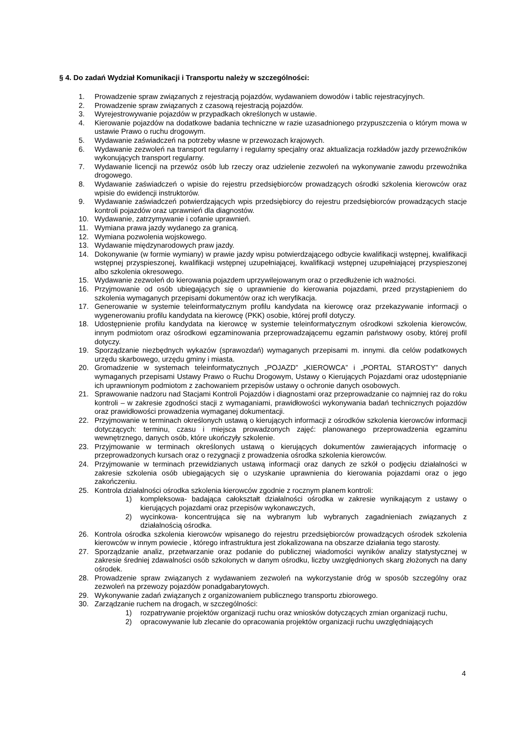§ 4. Do zadań Wydział Komunikacji i Transportu należy w szczególności:
1. Prowadzenie spraw związanych z rejestracją pojazdów, wydawaniem dowodów i tablic rejestracyjnych.
2. Prowadzenie spraw związanych z czasową rejestracją pojazdów.
3. Wyrejestrowywanie pojazdów w przypadkach określonych w ustawie.
4. Kierowanie pojazdów na dodatkowe badania techniczne w razie uzasadnionego przypuszczenia o którym mowa w ustawie Prawo o ruchu drogowym.
5. Wydawanie zaświadczeń na potrzeby własne w przewozach krajowych.
6. Wydawanie zezwoleń na transport regularny i regularny specjalny oraz aktualizacja rozkładów jazdy przewoźników wykonujących transport regularny.
7. Wydawanie licencji na przewóz osób lub rzeczy oraz udzielenie zezwoleń na wykonywanie zawodu przewoźnika drogowego.
8. Wydawanie zaświadczeń o wpisie do rejestru przedsiębiorców prowadzących ośrodki szkolenia kierowców oraz wpisie do ewidencji instruktorów.
9. Wydawanie zaświadczeń potwierdzających wpis przedsiębiorcy do rejestru przedsiębiorców prowadzących stacje kontroli pojazdów oraz uprawnień dla diagnostów.
10. Wydawanie, zatrzymywanie i cofanie uprawnień.
11. Wymiana prawa jazdy wydanego za granicą.
12. Wymiana pozwolenia wojskowego.
13. Wydawanie międzynarodowych praw jazdy.
14. Dokonywanie (w formie wymiany) w prawie jazdy wpisu potwierdzającego odbycie kwalifikacji wstępnej, kwalifikacji wstępnej przyspieszonej, kwalifikacji wstępnej uzupełniającej, kwalifikacji wstępnej uzupełniającej przyspieszonej albo szkolenia okresowego.
15. Wydawanie zezwoleń do kierowania pojazdem uprzywilejowanym oraz o przedłużenie ich ważności.
16. Przyjmowanie od osób ubiegających się o uprawnienie do kierowania pojazdami, przed przystąpieniem do szkolenia wymaganych przepisami dokumentów oraz ich weryfikacja.
17. Generowanie w systemie teleinformatycznym profilu kandydata na kierowcę oraz przekazywanie informacji o wygenerowaniu profilu kandydata na kierowcę (PKK) osobie, której profil dotyczy.
18. Udostępnienie profilu kandydata na kierowcę w systemie teleinformatycznym ośrodkowi szkolenia kierowców, innym podmiotom oraz ośrodkowi egzaminowania przeprowadzającemu egzamin państwowy osoby, której profil dotyczy.
19. Sporządzanie niezbędnych wykazów (sprawozdań) wymaganych przepisami m. innymi. dla celów podatkowych urzędu skarbowego, urzędu gminy i miasta.
20. Gromadzenie w systemach teleinformatycznych „POJAZD” „KIEROWCA” i „PORTAL STAROSTY” danych wymaganych przepisami Ustawy Prawo o Ruchu Drogowym, Ustawy o Kierujących Pojazdami oraz udostępnianie ich uprawnionym podmiotom z zachowaniem przepisów ustawy o ochronie danych osobowych.
21. Sprawowanie nadzoru nad Stacjami Kontroli Pojazdów i diagnostami oraz przeprowadzanie co najmniej raz do roku kontroli – w zakresie zgodności stacji z wymaganiami, prawidłowości wykonywania badań technicznych pojazdów oraz prawidłowości prowadzenia wymaganej dokumentacji.
22. Przyjmowanie w terminach określonych ustawą o kierujących informacji z ośrodków szkolenia kierowców informacji dotyczących: terminu, czasu i miejsca prowadzonych zajęć: planowanego przeprowadzenia egzaminu wewnętrznego, danych osób, które ukończyły szkolenie.
23. Przyjmowanie w terminach określonych ustawą o kierujących dokumentów zawierających informację o przeprowadzonych kursach oraz o rezygnacji z prowadzenia ośrodka szkolenia kierowców.
24. Przyjmowanie w terminach przewidzianych ustawą informacji oraz danych ze szkół o podjęciu działalności w zakresie szkolenia osób ubiegających się o uzyskanie uprawnienia do kierowania pojazdami oraz o jego zakończeniu.
25. Kontrola działalności ośrodka szkolenia kierowców zgodnie z rocznym planem kontroli:
1) kompleksowa- badająca całokształt działalności ośrodka w zakresie wynikającym z ustawy o kierujących pojazdami oraz przepisów wykonawczych,
2) wycinkowa- koncentrująca się na wybranym lub wybranych zagadnieniach związanych z działalnością ośrodka.
26. Kontrola ośrodka szkolenia kierowców wpisanego do rejestru przedsiębiorców prowadzących ośrodek szkolenia kierowców w innym powiecie , którego infrastruktura jest zlokalizowana na obszarze działania tego starosty.
27. Sporządzanie analiz, przetwarzanie oraz podanie do publicznej wiadomości wyników analizy statystycznej w zakresie średniej zdawalności osób szkolonych w danym ośrodku, liczby uwzględnionych skarg złożonych na dany ośrodek.
28. Prowadzenie spraw związanych z wydawaniem zezwoleń na wykorzystanie dróg w sposób szczególny oraz zezwoleń na przewozy pojazdów ponadgabarytowych.
29. Wykonywanie zadań związanych z organizowaniem publicznego transportu zbiorowego.
30. Zarządzanie ruchem na drogach, w szczególności:
1) rozpatrywanie projektów organizacji ruchu oraz wniosków dotyczących zmian organizacji ruchu,
2) opracowywanie lub zlecanie do opracowania projektów organizacji ruchu uwzględniających
4